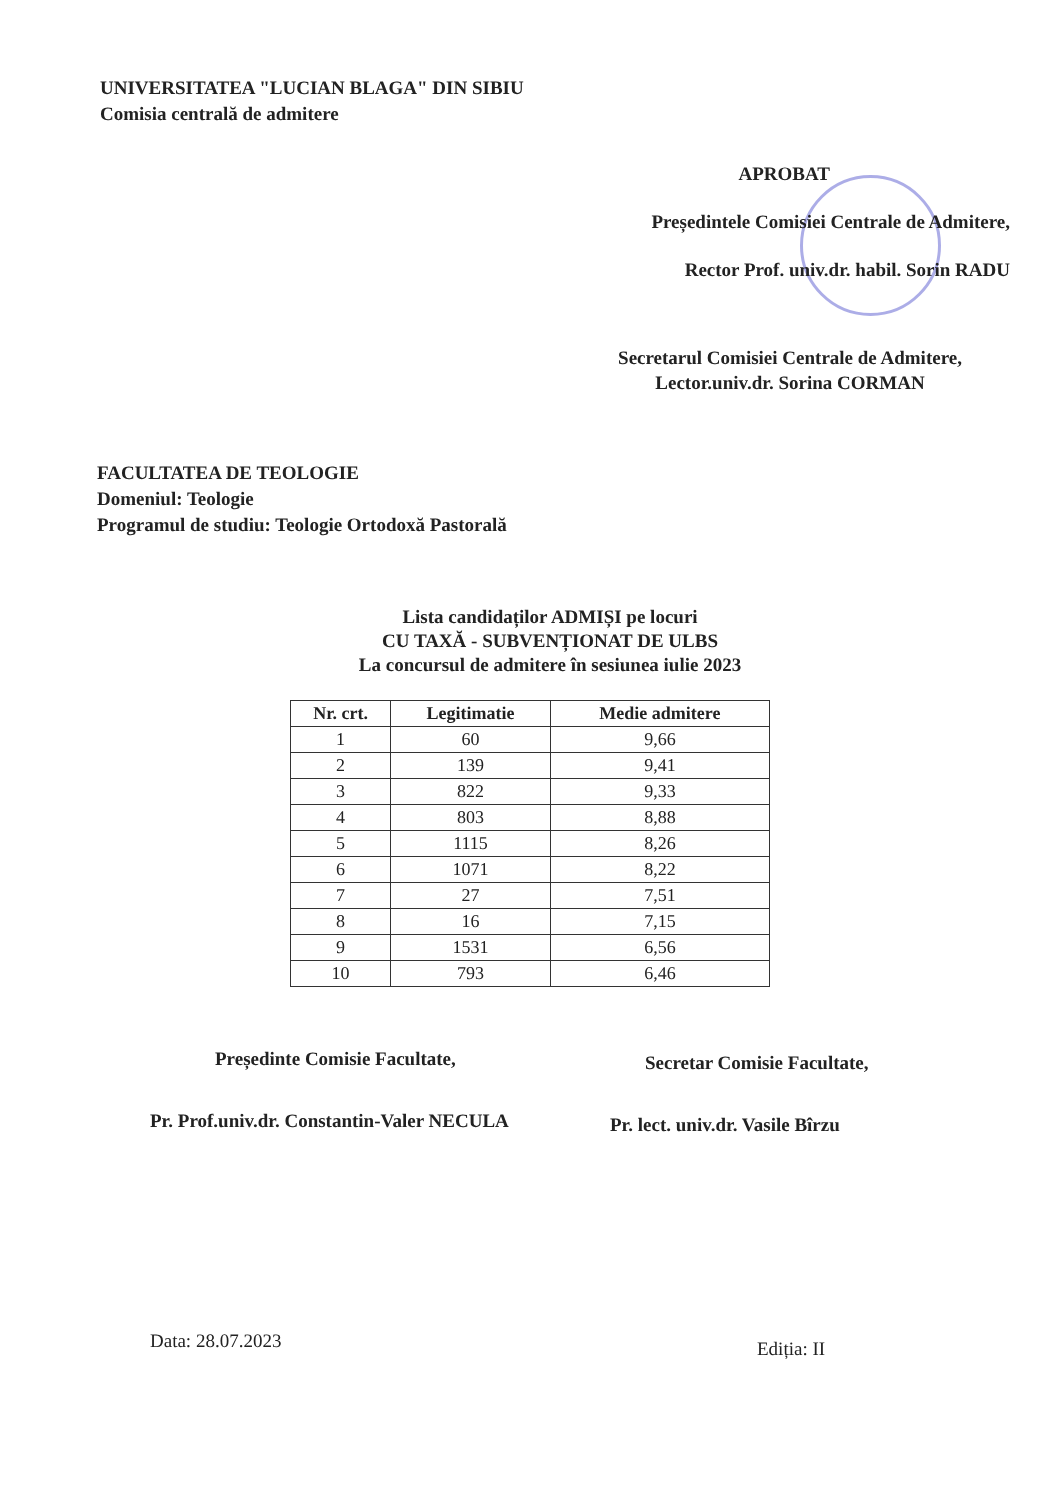UNIVERSITATEA "LUCIAN BLAGA" DIN SIBIU
Comisia centrală de admitere
APROBAT
Președintele Comisiei Centrale de Admitere,
Rector Prof. univ.dr. habil. Sorin RADU
Secretarul Comisiei Centrale de Admitere,
Lector.univ.dr. Sorina CORMAN
FACULTATEA DE TEOLOGIE
Domeniul: Teologie
Programul de studiu: Teologie Ortodoxă Pastorală
Lista candidaților ADMIȘI pe locuri
CU TAXĂ - SUBVENȚIONAT DE ULBS
La concursul de admitere în sesiunea iulie 2023
| Nr. crt. | Legitimatie | Medie admitere |
| --- | --- | --- |
| 1 | 60 | 9,66 |
| 2 | 139 | 9,41 |
| 3 | 822 | 9,33 |
| 4 | 803 | 8,88 |
| 5 | 1115 | 8,26 |
| 6 | 1071 | 8,22 |
| 7 | 27 | 7,51 |
| 8 | 16 | 7,15 |
| 9 | 1531 | 6,56 |
| 10 | 793 | 6,46 |
Președinte Comisie Facultate,
Pr. Prof.univ.dr. Constantin-Valer NECULA
Secretar Comisie Facultate,
Pr. lect. univ.dr. Vasile Bîrzu
Data: 28.07.2023 Ediția: II